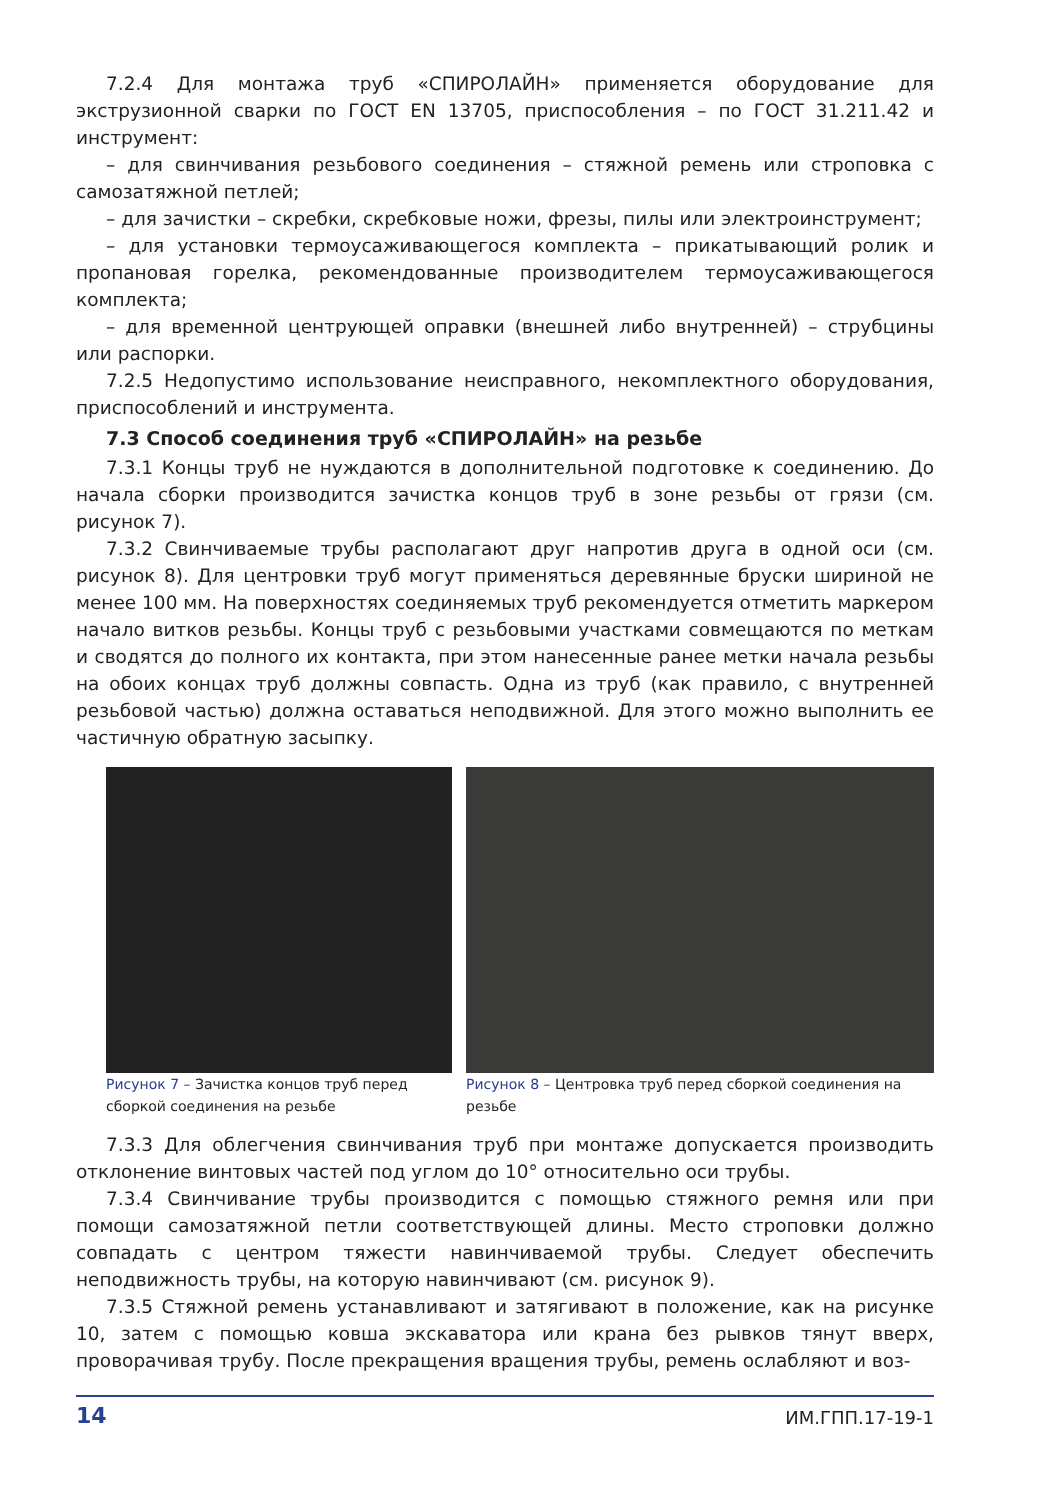7.2.4 Для монтажа труб «СПИРОЛАЙН» применяется оборудование для экструзионной сварки по ГОСТ EN 13705, приспособления – по ГОСТ 31.211.42 и инструмент:
– для свинчивания резьбового соединения – стяжной ремень или строповка с самозатяжной петлей;
– для зачистки – скребки, скребковые ножи, фрезы, пилы или электроинструмент;
– для установки термоусаживающегося комплекта – прикатывающий ролик и пропановая горелка, рекомендованные производителем термоусаживающегося комплекта;
– для временной центрующей оправки (внешней либо внутренней) – струбцины или распорки.
7.2.5 Недопустимо использование неисправного, некомплектного оборудования, приспособлений и инструмента.
7.3 Способ соединения труб «СПИРОЛАЙН» на резьбе
7.3.1 Концы труб не нуждаются в дополнительной подготовке к соединению. До начала сборки производится зачистка концов труб в зоне резьбы от грязи (см. рисунок 7).
7.3.2 Свинчиваемые трубы располагают друг напротив друга в одной оси (см. рисунок 8). Для центровки труб могут применяться деревянные бруски шириной не менее 100 мм. На поверхностях соединяемых труб рекомендуется отметить маркером начало витков резьбы. Концы труб с резьбовыми участками совмещаются по меткам и сводятся до полного их контакта, при этом нанесенные ранее метки начала резьбы на обоих концах труб должны совпасть. Одна из труб (как правило, с внутренней резьбовой частью) должна оставаться неподвижной. Для этого можно выполнить ее частичную обратную засыпку.
Рисунок 7 – Зачистка концов труб перед сборкой соединения на резьбе
Рисунок 8 – Центровка труб перед сборкой соединения на резьбе
7.3.3 Для облегчения свинчивания труб при монтаже допускается производить отклонение винтовых частей под углом до 10° относительно оси трубы.
7.3.4 Свинчивание трубы производится с помощью стяжного ремня или при помощи самозатяжной петли соответствующей длины. Место строповки должно совпадать с центром тяжести навинчиваемой трубы. Следует обеспечить неподвижность трубы, на которую навинчивают (см. рисунок 9).
7.3.5 Стяжной ремень устанавливают и затягивают в положение, как на рисунке 10, затем с помощью ковша экскаватора или крана без рывков тянут вверх, проворачивая трубу. После прекращения вращения трубы, ремень ослабляют и воз-
14 ИМ.ГПП.17-19-1